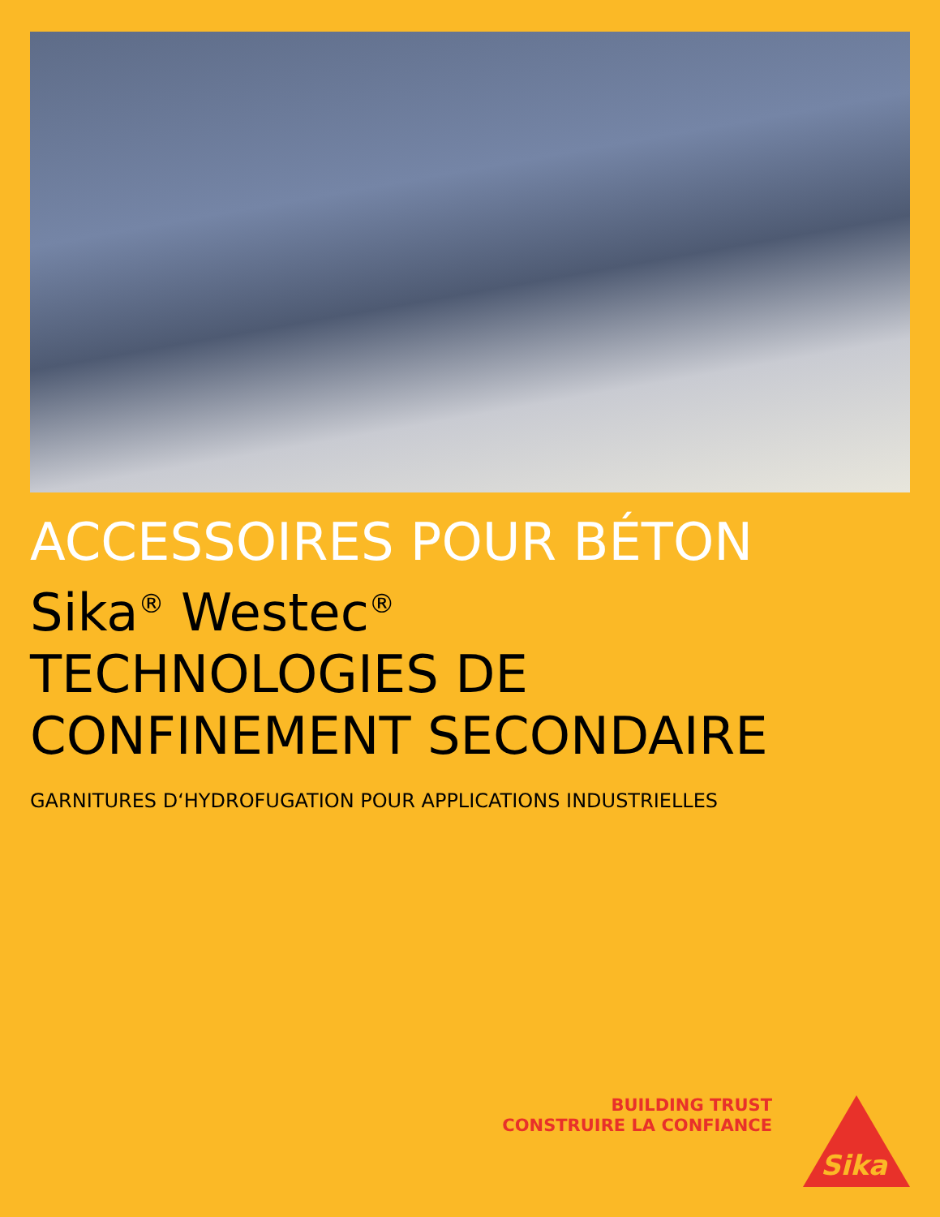ACCESSOIRES POUR BÉTON
Sika<sup>®</sup> Westec<sup>®</sup>
TECHNOLOGIES DE
CONFINEMENT SECONDAIRE
GARNITURES D‘HYDROFUGATION POUR APPLICATIONS INDUSTRIELLES
BUILDING TRUST
CONSTRUIRE LA CONFIANCE
Sika